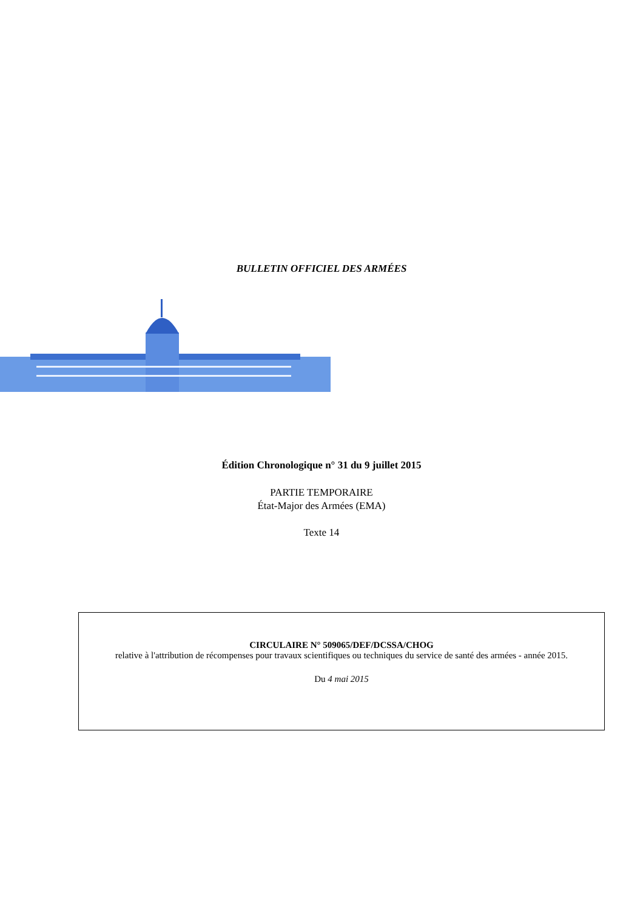BULLETIN OFFICIEL DES ARMÉES
Édition Chronologique n° 31 du 9 juillet 2015
PARTIE TEMPORAIRE
État-Major des Armées (EMA)
Texte 14
CIRCULAIRE N° 509065/DEF/DCSSA/CHOG
relative à l'attribution de récompenses pour travaux scientifiques ou techniques du service de santé des armées - année 2015.
Du 4 mai 2015